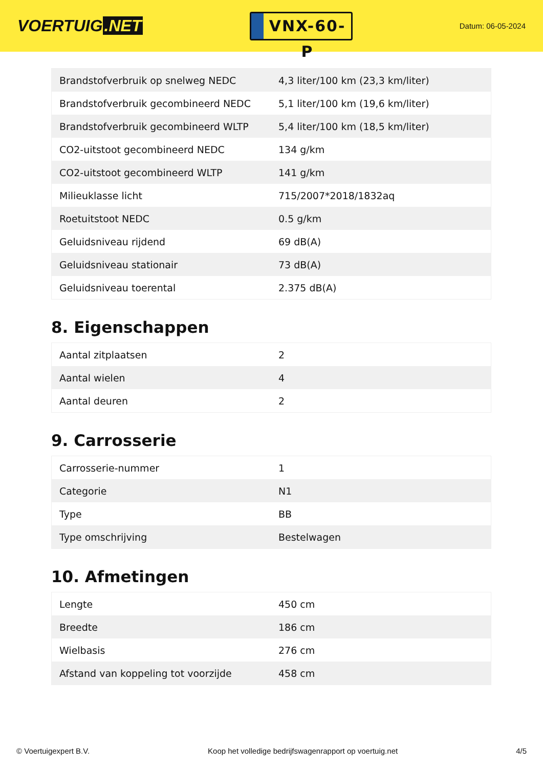VOERTUIG.NET
VNX-60-P
Datum: 06-05-2024
| Brandstofverbruik op snelweg NEDC | 4,3 liter/100 km (23,3 km/liter) |
| Brandstofverbruik gecombineerd NEDC | 5,1 liter/100 km (19,6 km/liter) |
| Brandstofverbruik gecombineerd WLTP | 5,4 liter/100 km (18,5 km/liter) |
| CO2-uitstoot gecombineerd NEDC | 134 g/km |
| CO2-uitstoot gecombineerd WLTP | 141 g/km |
| Milieuklasse licht | 715/2007*2018/1832aq |
| Roetuitstoot NEDC | 0.5 g/km |
| Geluidsniveau rijdend | 69 dB(A) |
| Geluidsniveau stationair | 73 dB(A) |
| Geluidsniveau toerental | 2.375 dB(A) |
8. Eigenschappen
| Aantal zitplaatsen | 2 |
| Aantal wielen | 4 |
| Aantal deuren | 2 |
9. Carrosserie
| Carrosserie-nummer | 1 |
| Categorie | N1 |
| Type | BB |
| Type omschrijving | Bestelwagen |
10. Afmetingen
| Lengte | 450 cm |
| Breedte | 186 cm |
| Wielbasis | 276 cm |
| Afstand van koppeling tot voorzijde | 458 cm |
© Voertuigexpert B.V. Koop het volledige bedrijfswagenrapport op voertuig.net 4/5